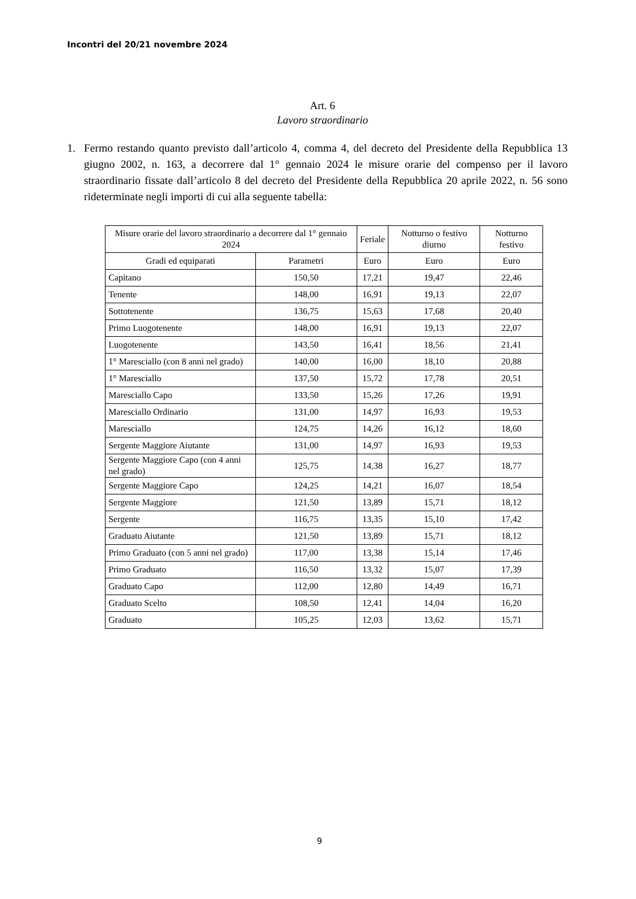Incontri del 20/21 novembre 2024
Art. 6
Lavoro straordinario
1. Fermo restando quanto previsto dall’articolo 4, comma 4, del decreto del Presidente della Repubblica 13 giugno 2002, n. 163, a decorrere dal 1° gennaio 2024 le misure orarie del compenso per il lavoro straordinario fissate dall’articolo 8 del decreto del Presidente della Repubblica 20 aprile 2022, n. 56 sono rideterminate negli importi di cui alla seguente tabella:
| Misure orarie del lavoro straordinario a decorrere dal 1° gennaio 2024 | | Feriale | Notturno o festivo diurno | Notturno festivo |
| --- | --- | --- | --- | --- |
| Gradi ed equiparati | Parametri | Euro | Euro | Euro |
| Capitano | 150,50 | 17,21 | 19,47 | 22,46 |
| Tenente | 148,00 | 16,91 | 19,13 | 22,07 |
| Sottotenente | 136,75 | 15,63 | 17,68 | 20,40 |
| Primo Luogotenente | 148,00 | 16,91 | 19,13 | 22,07 |
| Luogotenente | 143,50 | 16,41 | 18,56 | 21,41 |
| 1° Maresciallo (con 8 anni nel grado) | 140,00 | 16,00 | 18,10 | 20,88 |
| 1° Maresciallo | 137,50 | 15,72 | 17,78 | 20,51 |
| Maresciallo Capo | 133,50 | 15,26 | 17,26 | 19,91 |
| Maresciallo Ordinario | 131,00 | 14,97 | 16,93 | 19,53 |
| Maresciallo | 124,75 | 14,26 | 16,12 | 18,60 |
| Sergente Maggiore Aiutante | 131,00 | 14,97 | 16,93 | 19,53 |
| Sergente Maggiore Capo (con 4 anni nel grado) | 125,75 | 14,38 | 16,27 | 18,77 |
| Sergente Maggiore Capo | 124,25 | 14,21 | 16,07 | 18,54 |
| Sergente Maggiore | 121,50 | 13,89 | 15,71 | 18,12 |
| Sergente | 116,75 | 13,35 | 15,10 | 17,42 |
| Graduato Aiutante | 121,50 | 13,89 | 15,71 | 18,12 |
| Primo Graduato (con 5 anni nel grado) | 117,00 | 13,38 | 15,14 | 17,46 |
| Primo Graduato | 116,50 | 13,32 | 15,07 | 17,39 |
| Graduato Capo | 112,00 | 12,80 | 14,49 | 16,71 |
| Graduato Scelto | 108,50 | 12,41 | 14,04 | 16,20 |
| Graduato | 105,25 | 12,03 | 13,62 | 15,71 |
9